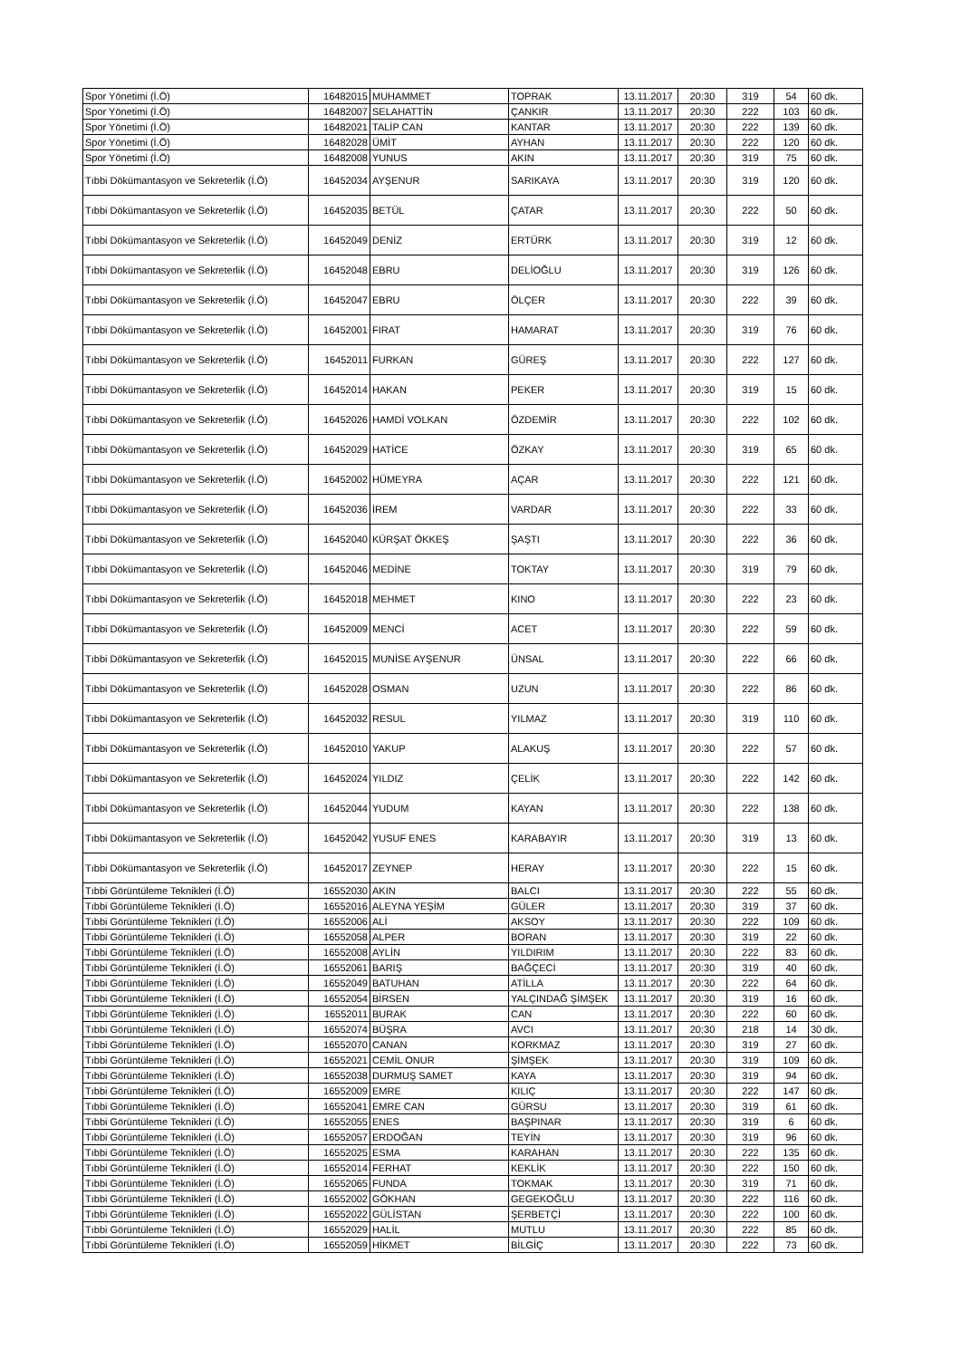| Spor Yönetimi (İ.Ö) | 16482015 | MUHAMMET | TOPRAK | 13.11.2017 | 20:30 | 319 | 54 | 60 dk. |
| Spor Yönetimi (İ.Ö) | 16482007 | SELAHATTİN | ÇANKIR | 13.11.2017 | 20:30 | 222 | 103 | 60 dk. |
| Spor Yönetimi (İ.Ö) | 16482021 | TALİP CAN | KANTAR | 13.11.2017 | 20:30 | 222 | 139 | 60 dk. |
| Spor Yönetimi (İ.Ö) | 16482028 | ÜMİT | AYHAN | 13.11.2017 | 20:30 | 222 | 120 | 60 dk. |
| Spor Yönetimi (İ.Ö) | 16482008 | YUNUS | AKIN | 13.11.2017 | 20:30 | 319 | 75 | 60 dk. |
| Tıbbi Dökümantasyon ve Sekreterlik (İ.Ö) | 16452034 | AYŞENUR | SARIKAYA | 13.11.2017 | 20:30 | 319 | 120 | 60 dk. |
| Tıbbi Dökümantasyon ve Sekreterlik (İ.Ö) | 16452035 | BETÜL | ÇATAR | 13.11.2017 | 20:30 | 222 | 50 | 60 dk. |
| Tıbbi Dökümantasyon ve Sekreterlik (İ.Ö) | 16452049 | DENİZ | ERTÜRK | 13.11.2017 | 20:30 | 319 | 12 | 60 dk. |
| Tıbbi Dökümantasyon ve Sekreterlik (İ.Ö) | 16452048 | EBRU | DELİOĞLU | 13.11.2017 | 20:30 | 319 | 126 | 60 dk. |
| Tıbbi Dökümantasyon ve Sekreterlik (İ.Ö) | 16452047 | EBRU | ÖLÇER | 13.11.2017 | 20:30 | 222 | 39 | 60 dk. |
| Tıbbi Dökümantasyon ve Sekreterlik (İ.Ö) | 16452001 | FIRAT | HAMARAT | 13.11.2017 | 20:30 | 319 | 76 | 60 dk. |
| Tıbbi Dökümantasyon ve Sekreterlik (İ.Ö) | 16452011 | FURKAN | GÜREŞ | 13.11.2017 | 20:30 | 222 | 127 | 60 dk. |
| Tıbbi Dökümantasyon ve Sekreterlik (İ.Ö) | 16452014 | HAKAN | PEKER | 13.11.2017 | 20:30 | 319 | 15 | 60 dk. |
| Tıbbi Dökümantasyon ve Sekreterlik (İ.Ö) | 16452026 | HAMDİ VOLKAN | ÖZDEMİR | 13.11.2017 | 20:30 | 222 | 102 | 60 dk. |
| Tıbbi Dökümantasyon ve Sekreterlik (İ.Ö) | 16452029 | HATİCE | ÖZKAY | 13.11.2017 | 20:30 | 319 | 65 | 60 dk. |
| Tıbbi Dökümantasyon ve Sekreterlik (İ.Ö) | 16452002 | HÜMEYRA | AÇAR | 13.11.2017 | 20:30 | 222 | 121 | 60 dk. |
| Tıbbi Dökümantasyon ve Sekreterlik (İ.Ö) | 16452036 | İREM | VARDAR | 13.11.2017 | 20:30 | 222 | 33 | 60 dk. |
| Tıbbi Dökümantasyon ve Sekreterlik (İ.Ö) | 16452040 | KÜRŞAT ÖKKEŞ | ŞAŞTI | 13.11.2017 | 20:30 | 222 | 36 | 60 dk. |
| Tıbbi Dökümantasyon ve Sekreterlik (İ.Ö) | 16452046 | MEDİNE | TOKTAY | 13.11.2017 | 20:30 | 319 | 79 | 60 dk. |
| Tıbbi Dökümantasyon ve Sekreterlik (İ.Ö) | 16452018 | MEHMET | KINO | 13.11.2017 | 20:30 | 222 | 23 | 60 dk. |
| Tıbbi Dökümantasyon ve Sekreterlik (İ.Ö) | 16452009 | MENCİ | ACET | 13.11.2017 | 20:30 | 222 | 59 | 60 dk. |
| Tıbbi Dökümantasyon ve Sekreterlik (İ.Ö) | 16452015 | MUNİSE AYŞENUR | ÜNSAL | 13.11.2017 | 20:30 | 222 | 66 | 60 dk. |
| Tıbbi Dökümantasyon ve Sekreterlik (İ.Ö) | 16452028 | OSMAN | UZUN | 13.11.2017 | 20:30 | 222 | 86 | 60 dk. |
| Tıbbi Dökümantasyon ve Sekreterlik (İ.Ö) | 16452032 | RESUL | YILMAZ | 13.11.2017 | 20:30 | 319 | 110 | 60 dk. |
| Tıbbi Dökümantasyon ve Sekreterlik (İ.Ö) | 16452010 | YAKUP | ALAKUŞ | 13.11.2017 | 20:30 | 222 | 57 | 60 dk. |
| Tıbbi Dökümantasyon ve Sekreterlik (İ.Ö) | 16452024 | YILDIZ | ÇELİK | 13.11.2017 | 20:30 | 222 | 142 | 60 dk. |
| Tıbbi Dökümantasyon ve Sekreterlik (İ.Ö) | 16452044 | YUDUM | KAYAN | 13.11.2017 | 20:30 | 222 | 138 | 60 dk. |
| Tıbbi Dökümantasyon ve Sekreterlik (İ.Ö) | 16452042 | YUSUF ENES | KARABAYIR | 13.11.2017 | 20:30 | 319 | 13 | 60 dk. |
| Tıbbi Dökümantasyon ve Sekreterlik (İ.Ö) | 16452017 | ZEYNEP | HERAY | 13.11.2017 | 20:30 | 222 | 15 | 60 dk. |
| Tıbbi Görüntüleme Teknikleri (İ.Ö) | 16552030 | AKIN | BALCI | 13.11.2017 | 20:30 | 222 | 55 | 60 dk. |
| Tıbbi Görüntüleme Teknikleri (İ.Ö) | 16552016 | ALEYNA YEŞİM | GÜLER | 13.11.2017 | 20:30 | 319 | 37 | 60 dk. |
| Tıbbi Görüntüleme Teknikleri (İ.Ö) | 16552006 | ALİ | AKSOY | 13.11.2017 | 20:30 | 222 | 109 | 60 dk. |
| Tıbbi Görüntüleme Teknikleri (İ.Ö) | 16552058 | ALPER | BORAN | 13.11.2017 | 20:30 | 319 | 22 | 60 dk. |
| Tıbbi Görüntüleme Teknikleri (İ.Ö) | 16552008 | AYLİN | YILDIRIM | 13.11.2017 | 20:30 | 222 | 83 | 60 dk. |
| Tıbbi Görüntüleme Teknikleri (İ.Ö) | 16552061 | BARIŞ | BAĞÇECİ | 13.11.2017 | 20:30 | 319 | 40 | 60 dk. |
| Tıbbi Görüntüleme Teknikleri (İ.Ö) | 16552049 | BATUHAN | ATİLLA | 13.11.2017 | 20:30 | 222 | 64 | 60 dk. |
| Tıbbi Görüntüleme Teknikleri (İ.Ö) | 16552054 | BİRSEN | YALÇINDAĞ ŞİMŞEK | 13.11.2017 | 20:30 | 319 | 16 | 60 dk. |
| Tıbbi Görüntüleme Teknikleri (İ.Ö) | 16552011 | BURAK | CAN | 13.11.2017 | 20:30 | 222 | 60 | 60 dk. |
| Tıbbi Görüntüleme Teknikleri (İ.Ö) | 16552074 | BÜŞRA | AVCI | 13.11.2017 | 20:30 | 218 | 14 | 30 dk. |
| Tıbbi Görüntüleme Teknikleri (İ.Ö) | 16552070 | CANAN | KORKMAZ | 13.11.2017 | 20:30 | 319 | 27 | 60 dk. |
| Tıbbi Görüntüleme Teknikleri (İ.Ö) | 16552021 | CEMİL ONUR | ŞİMŞEK | 13.11.2017 | 20:30 | 319 | 109 | 60 dk. |
| Tıbbi Görüntüleme Teknikleri (İ.Ö) | 16552038 | DURMUŞ SAMET | KAYA | 13.11.2017 | 20:30 | 319 | 94 | 60 dk. |
| Tıbbi Görüntüleme Teknikleri (İ.Ö) | 16552009 | EMRE | KILIÇ | 13.11.2017 | 20:30 | 222 | 147 | 60 dk. |
| Tıbbi Görüntüleme Teknikleri (İ.Ö) | 16552041 | EMRE CAN | GÜRSU | 13.11.2017 | 20:30 | 319 | 61 | 60 dk. |
| Tıbbi Görüntüleme Teknikleri (İ.Ö) | 16552055 | ENES | BAŞPINAR | 13.11.2017 | 20:30 | 319 | 6 | 60 dk. |
| Tıbbi Görüntüleme Teknikleri (İ.Ö) | 16552057 | ERDOĞAN | TEYİN | 13.11.2017 | 20:30 | 319 | 96 | 60 dk. |
| Tıbbi Görüntüleme Teknikleri (İ.Ö) | 16552025 | ESMA | KARAHAN | 13.11.2017 | 20:30 | 222 | 135 | 60 dk. |
| Tıbbi Görüntüleme Teknikleri (İ.Ö) | 16552014 | FERHAT | KEKLİK | 13.11.2017 | 20:30 | 222 | 150 | 60 dk. |
| Tıbbi Görüntüleme Teknikleri (İ.Ö) | 16552065 | FUNDA | TOKMAK | 13.11.2017 | 20:30 | 319 | 71 | 60 dk. |
| Tıbbi Görüntüleme Teknikleri (İ.Ö) | 16552002 | GÖKHAN | GEGEKOĞLU | 13.11.2017 | 20:30 | 222 | 116 | 60 dk. |
| Tıbbi Görüntüleme Teknikleri (İ.Ö) | 16552022 | GÜLİSTAN | ŞERBETÇİ | 13.11.2017 | 20:30 | 222 | 100 | 60 dk. |
| Tıbbi Görüntüleme Teknikleri (İ.Ö) | 16552029 | HALİL | MUTLU | 13.11.2017 | 20:30 | 222 | 85 | 60 dk. |
| Tıbbi Görüntüleme Teknikleri (İ.Ö) | 16552059 | HİKMET | BİLGİÇ | 13.11.2017 | 20:30 | 222 | 73 | 60 dk. |